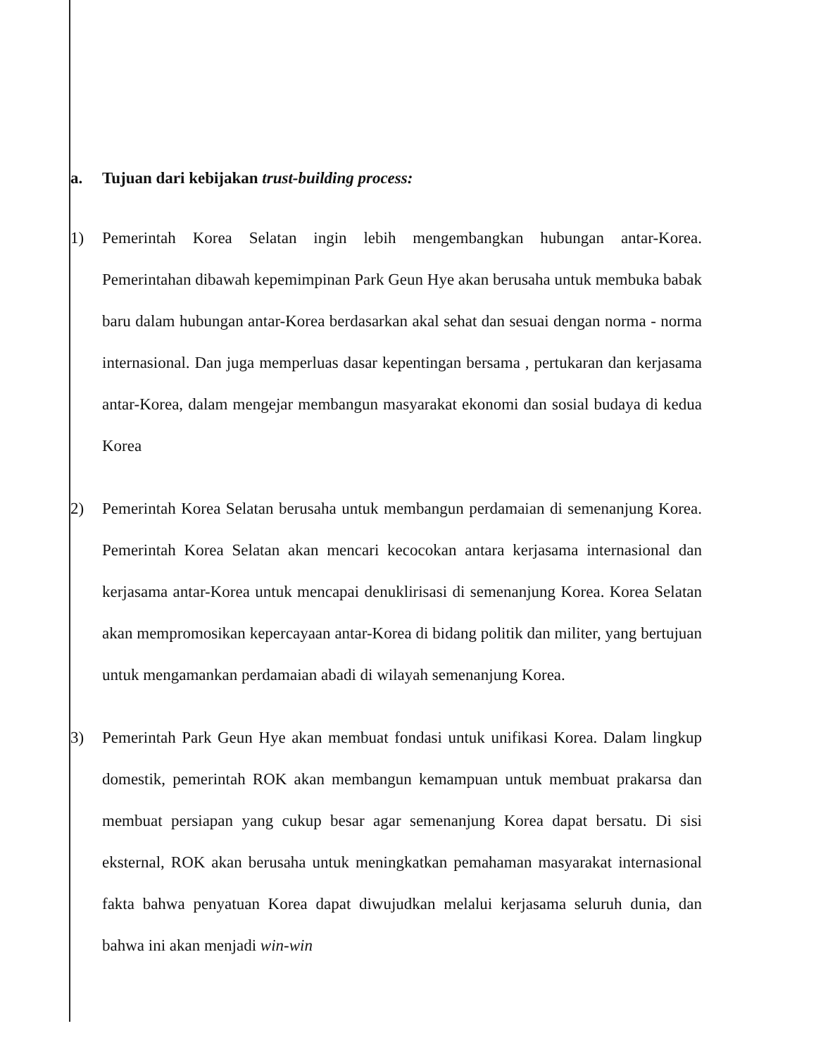a. Tujuan dari kebijakan trust-building process:
1) Pemerintah Korea Selatan ingin lebih mengembangkan hubungan antar-Korea. Pemerintahan dibawah kepemimpinan Park Geun Hye akan berusaha untuk membuka babak baru dalam hubungan antar-Korea berdasarkan akal sehat dan sesuai dengan norma - norma internasional. Dan juga memperluas dasar kepentingan bersama , pertukaran dan kerjasama antar-Korea, dalam mengejar membangun masyarakat ekonomi dan sosial budaya di kedua Korea
2) Pemerintah Korea Selatan berusaha untuk membangun perdamaian di semenanjung Korea. Pemerintah Korea Selatan akan mencari kecocokan antara kerjasama internasional dan kerjasama antar-Korea untuk mencapai denuklirisasi di semenanjung Korea. Korea Selatan akan mempromosikan kepercayaan antar-Korea di bidang politik dan militer, yang bertujuan untuk mengamankan perdamaian abadi di wilayah semenanjung Korea.
3) Pemerintah Park Geun Hye akan membuat fondasi untuk unifikasi Korea. Dalam lingkup domestik, pemerintah ROK akan membangun kemampuan untuk membuat prakarsa dan membuat persiapan yang cukup besar agar semenanjung Korea dapat bersatu. Di sisi eksternal, ROK akan berusaha untuk meningkatkan pemahaman masyarakat internasional fakta bahwa penyatuan Korea dapat diwujudkan melalui kerjasama seluruh dunia, dan bahwa ini akan menjadi win-win